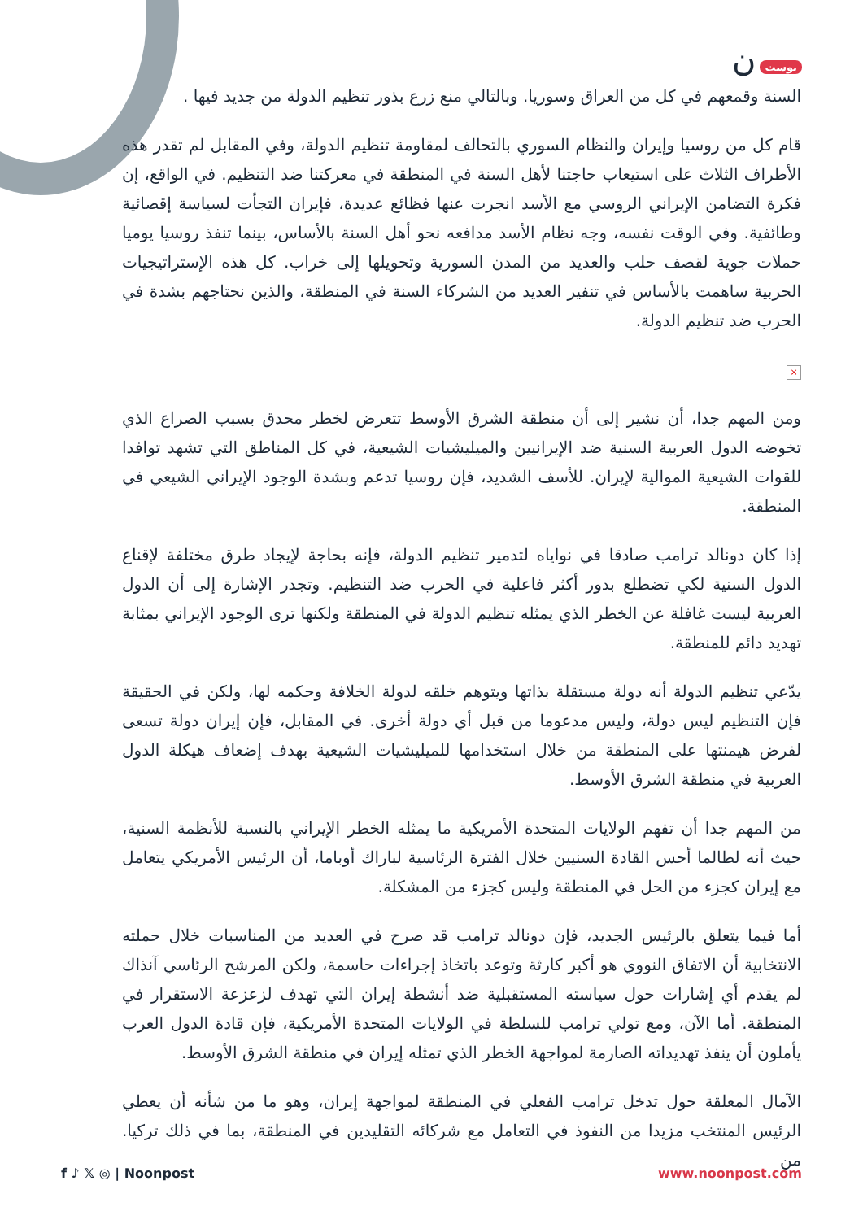بوست ن
السنة وقمعهم في كل من العراق وسوريا. وبالتالي منع زرع بذور تنظيم الدولة من جديد فيها .
قام كل من روسيا وإيران والنظام السوري بالتحالف لمقاومة تنظيم الدولة، وفي المقابل لم تقدر هذه الأطراف الثلاث على استيعاب حاجتنا لأهل السنة في المنطقة في معركتنا ضد التنظيم. في الواقع، إن فكرة التضامن الإيراني الروسي مع الأسد انجرت عنها فظائع عديدة، فإيران التجأت لسياسة إقصائية وطائفية. وفي الوقت نفسه، وجه نظام الأسد مدافعه نحو أهل السنة بالأساس، بينما تنفذ روسيا يوميا حملات جوية لقصف حلب والعديد من المدن السورية وتحويلها إلى خراب. كل هذه الإستراتيجيات الحربية ساهمت بالأساس في تنفير العديد من الشركاء السنة في المنطقة، والذين نحتاجهم بشدة في الحرب ضد تنظيم الدولة.
×
ومن المهم جدا، أن نشير إلى أن منطقة الشرق الأوسط تتعرض لخطر محدق بسبب الصراع الذي تخوضه الدول العربية السنية ضد الإيرانيين والميليشيات الشيعية، في كل المناطق التي تشهد توافدا للقوات الشيعية الموالية لإيران. للأسف الشديد، فإن روسيا تدعم وبشدة الوجود الإيراني الشيعي في المنطقة.
إذا كان دونالد ترامب صادقا في نواياه لتدمير تنظيم الدولة، فإنه بحاجة لإيجاد طرق مختلفة لإقناع الدول السنية لكي تضطلع بدور أكثر فاعلية في الحرب ضد التنظيم. وتجدر الإشارة إلى أن الدول العربية ليست غافلة عن الخطر الذي يمثله تنظيم الدولة في المنطقة ولكنها ترى الوجود الإيراني بمثابة تهديد دائم للمنطقة.
يدّعي تنظيم الدولة أنه دولة مستقلة بذاتها ويتوهم خلقه لدولة الخلافة وحكمه لها، ولكن في الحقيقة فإن التنظيم ليس دولة، وليس مدعوما من قبل أي دولة أخرى. في المقابل، فإن إيران دولة تسعى لفرض هيمنتها على المنطقة من خلال استخدامها للميليشيات الشيعية بهدف إضعاف هيكلة الدول العربية في منطقة الشرق الأوسط.
من المهم جدا أن تفهم الولايات المتحدة الأمريكية ما يمثله الخطر الإيراني بالنسبة للأنظمة السنية، حيث أنه لطالما أحس القادة السنيين خلال الفترة الرئاسية لباراك أوباما، أن الرئيس الأمريكي يتعامل مع إيران كجزء من الحل في المنطقة وليس كجزء من المشكلة.
أما فيما يتعلق بالرئيس الجديد، فإن دونالد ترامب قد صرح في العديد من المناسبات خلال حملته الانتخابية أن الاتفاق النووي هو أكبر كارثة وتوعد باتخاذ إجراءات حاسمة، ولكن المرشح الرئاسي آنذاك لم يقدم أي إشارات حول سياسته المستقبلية ضد أنشطة إيران التي تهدف لزعزعة الاستقرار في المنطقة. أما الآن، ومع تولي ترامب للسلطة في الولايات المتحدة الأمريكية، فإن قادة الدول العرب يأملون أن ينفذ تهديداته الصارمة لمواجهة الخطر الذي تمثله إيران في منطقة الشرق الأوسط.
الآمال المعلقة حول تدخل ترامب الفعلي في المنطقة لمواجهة إيران، وهو ما من شأنه أن يعطي الرئيس المنتخب مزيدا من النفوذ في التعامل مع شركائه التقليدين في المنطقة، بما في ذلك تركيا. من
f ♪ 𝕏 ◎ | Noonpost www.noonpost.com